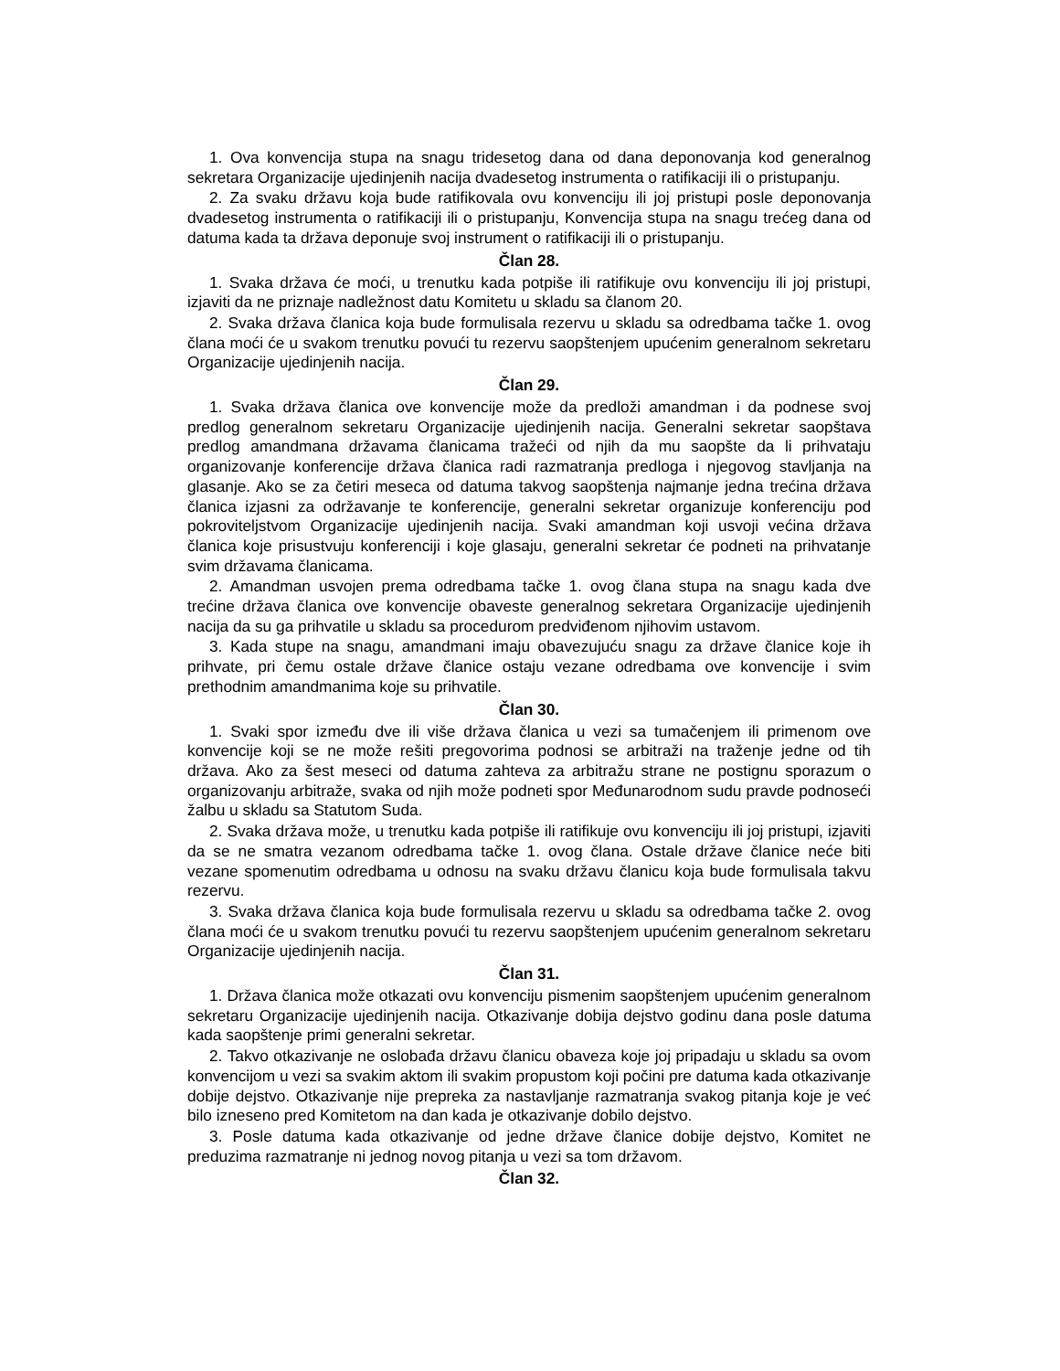1. Ova konvencija stupa na snagu tridesetog dana od dana deponovanja kod generalnog sekretara Organizacije ujedinjenih nacija dvadesetog instrumenta o ratifikaciji ili o pristupanju.
2. Za svaku državu koja bude ratifikovala ovu konvenciju ili joj pristupi posle deponovanja dvadesetog instrumenta o ratifikaciji ili o pristupanju, Konvencija stupa na snagu trećeg dana od datuma kada ta država deponuje svoj instrument o ratifikaciji ili o pristupanju.
Član 28.
1. Svaka država će moći, u trenutku kada potpiše ili ratifikuje ovu konvenciju ili joj pristupi, izjaviti da ne priznaje nadležnost datu Komitetu u skladu sa članom 20.
2. Svaka država članica koja bude formulisala rezervu u skladu sa odredbama tačke 1. ovog člana moći će u svakom trenutku povući tu rezervu saopštenjem upućenim generalnom sekretaru Organizacije ujedinjenih nacija.
Član 29.
1. Svaka država članica ove konvencije može da predloži amandman i da podnese svoj predlog generalnom sekretaru Organizacije ujedinjenih nacija. Generalni sekretar saopštava predlog amandmana državama članicama tražeći od njih da mu saopšte da li prihvataju organizovanje konferencije država članica radi razmatranja predloga i njegovog stavljanja na glasanje. Ako se za četiri meseca od datuma takvog saopštenja najmanje jedna trećina država članica izjasni za održavanje te konferencije, generalni sekretar organizuje konferenciju pod pokroviteljstvom Organizacije ujedinjenih nacija. Svaki amandman koji usvoji većina država članica koje prisustvuju konferenciji i koje glasaju, generalni sekretar će podneti na prihvatanje svim državama članicama.
2. Amandman usvojen prema odredbama tačke 1. ovog člana stupa na snagu kada dve trećine država članica ove konvencije obaveste generalnog sekretara Organizacije ujedinjenih nacija da su ga prihvatile u skladu sa procedurom predviđenom njihovim ustavom.
3. Kada stupe na snagu, amandmani imaju obavezujuću snagu za države članice koje ih prihvate, pri čemu ostale države članice ostaju vezane odredbama ove konvencije i svim prethodnim amandmanima koje su prihvatile.
Član 30.
1. Svaki spor između dve ili više država članica u vezi sa tumačenjem ili primenom ove konvencije koji se ne može rešiti pregovorima podnosi se arbitraži na traženje jedne od tih država. Ako za šest meseci od datuma zahteva za arbitražu strane ne postignu sporazum o organizovanju arbitraže, svaka od njih može podneti spor Međunarodnom sudu pravde podnoseći žalbu u skladu sa Statutom Suda.
2. Svaka država može, u trenutku kada potpiše ili ratifikuje ovu konvenciju ili joj pristupi, izjaviti da se ne smatra vezanom odredbama tačke 1. ovog člana. Ostale države članice neće biti vezane spomenutim odredbama u odnosu na svaku državu članicu koja bude formulisala takvu rezervu.
3. Svaka država članica koja bude formulisala rezervu u skladu sa odredbama tačke 2. ovog člana moći će u svakom trenutku povući tu rezervu saopštenjem upućenim generalnom sekretaru Organizacije ujedinjenih nacija.
Član 31.
1. Država članica može otkazati ovu konvenciju pismenim saopštenjem upućenim generalnom sekretaru Organizacije ujedinjenih nacija. Otkazivanje dobija dejstvo godinu dana posle datuma kada saopštenje primi generalni sekretar.
2. Takvo otkazivanje ne oslobađa državu članicu obaveza koje joj pripadaju u skladu sa ovom konvencijom u vezi sa svakim aktom ili svakim propustom koji počini pre datuma kada otkazivanje dobije dejstvo. Otkazivanje nije prepreka za nastavljanje razmatranja svakog pitanja koje je već bilo izneseno pred Komitetom na dan kada je otkazivanje dobilo dejstvo.
3. Posle datuma kada otkazivanje od jedne države članice dobije dejstvo, Komitet ne preduzima razmatranje ni jednog novog pitanja u vezi sa tom državom.
Član 32.